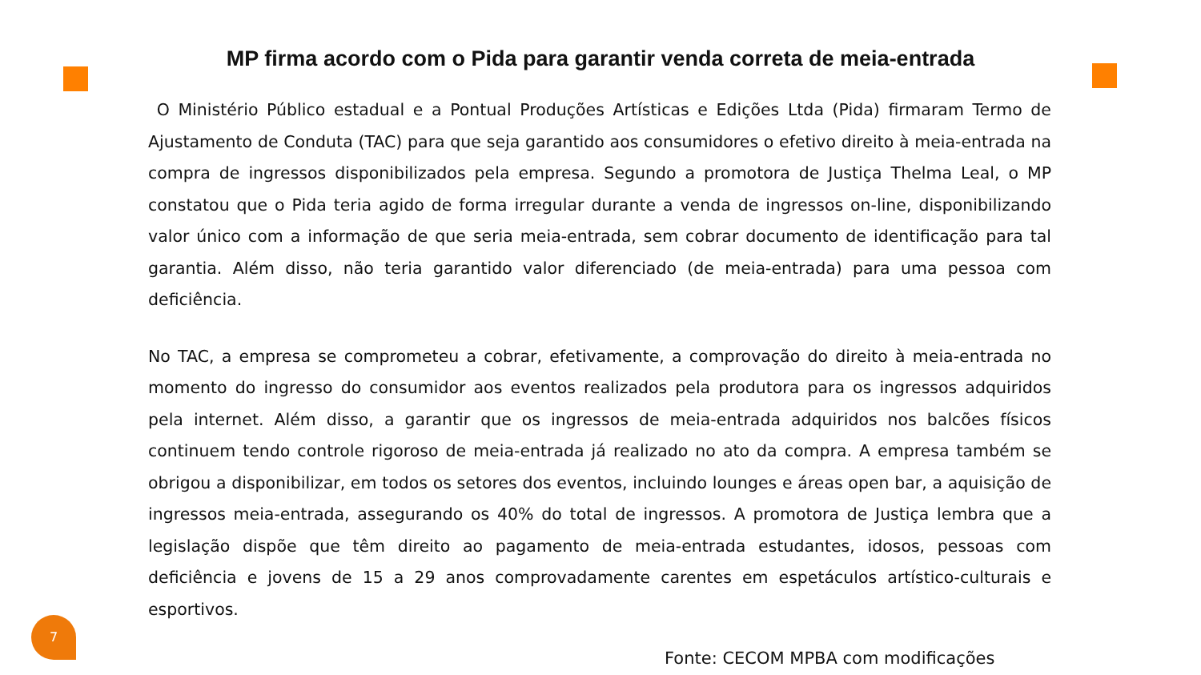MP firma acordo com o Pida para garantir venda correta de meia-entrada
O Ministério Público estadual e a Pontual Produções Artísticas e Edições Ltda (Pida) firmaram Termo de Ajustamento de Conduta (TAC) para que seja garantido aos consumidores o efetivo direito à meia-entrada na compra de ingressos disponibilizados pela empresa. Segundo a promotora de Justiça Thelma Leal, o MP constatou que o Pida teria agido de forma irregular durante a venda de ingressos on-line, disponibilizando valor único com a informação de que seria meia-entrada, sem cobrar documento de identificação para tal garantia. Além disso, não teria garantido valor diferenciado (de meia-entrada) para uma pessoa com deficiência.
No TAC, a empresa se comprometeu a cobrar, efetivamente, a comprovação do direito à meia-entrada no momento do ingresso do consumidor aos eventos realizados pela produtora para os ingressos adquiridos pela internet. Além disso, a garantir que os ingressos de meia-entrada adquiridos nos balcões físicos continuem tendo controle rigoroso de meia-entrada já realizado no ato da compra. A empresa também se obrigou a disponibilizar, em todos os setores dos eventos, incluindo lounges e áreas open bar, a aquisição de ingressos meia-entrada, assegurando os 40% do total de ingressos. A promotora de Justiça lembra que a legislação dispõe que têm direito ao pagamento de meia-entrada estudantes, idosos, pessoas com deficiência e jovens de 15 a 29 anos comprovadamente carentes em espetáculos artístico-culturais e esportivos.
7
Fonte: CECOM MPBA com modificações